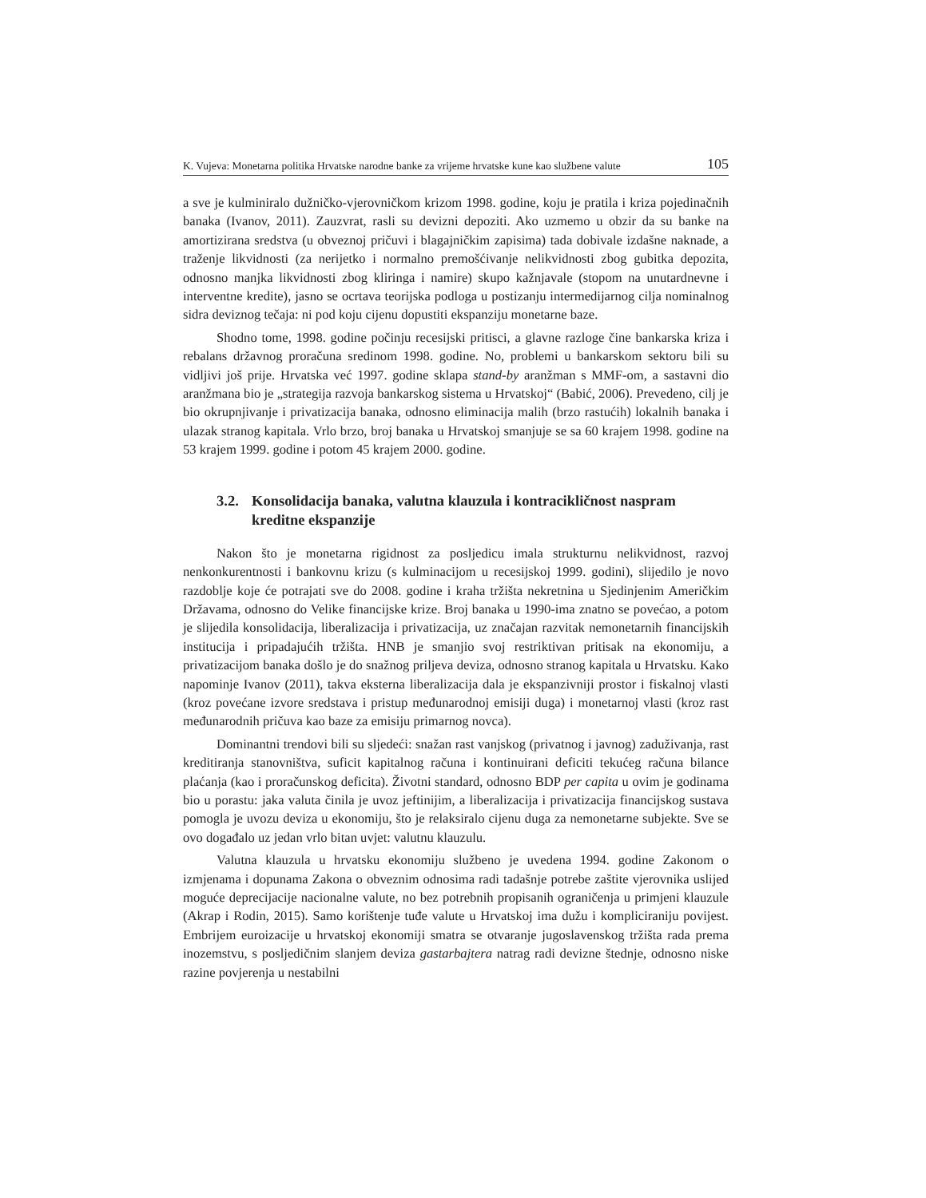K. Vujeva: Monetarna politika Hrvatske narodne banke za vrijeme hrvatske kune kao službene valute 105
a sve je kulminiralo dužničko-vjerovničkom krizom 1998. godine, koju je pratila i kriza pojedinačnih banaka (Ivanov, 2011). Zauzvrat, rasli su devizni depoziti. Ako uzmemo u obzir da su banke na amortizirana sredstva (u obveznoj pričuvi i blagajničkim zapisima) tada dobivale izdašne naknade, a traženje likvidnosti (za nerijetko i normalno premošćivanje nelikvidnosti zbog gubitka depozita, odnosno manjka likvidnosti zbog kliringa i namire) skupo kažnjavale (stopom na unutardnevne i interventne kredite), jasno se ocrtava teorijska podloga u postizanju intermedijarnog cilja nominalnog sidra deviznog tečaja: ni pod koju cijenu dopustiti ekspanziju monetarne baze.
Shodno tome, 1998. godine počinju recesijski pritisci, a glavne razloge čine bankarska kriza i rebalans državnog proračuna sredinom 1998. godine. No, problemi u bankarskom sektoru bili su vidljivi još prije. Hrvatska već 1997. godine sklapa stand-by aranžman s MMF-om, a sastavni dio aranžmana bio je „strategija razvoja bankarskog sistema u Hrvatskoj“ (Babić, 2006). Prevedeno, cilj je bio okrupnjivanje i privatizacija banaka, odnosno eliminacija malih (brzo rastućih) lokalnih banaka i ulazak stranog kapitala. Vrlo brzo, broj banaka u Hrvatskoj smanjuje se sa 60 krajem 1998. godine na 53 krajem 1999. godine i potom 45 krajem 2000. godine.
3.2. Konsolidacija banaka, valutna klauzula i kontracikličnost naspram kreditne ekspanzije
Nakon što je monetarna rigidnost za posljedicu imala strukturnu nelikvidnost, razvoj nenkonkurentnosti i bankovnu krizu (s kulminacijom u recesijskoj 1999. godini), slijedilo je novo razdoblje koje će potrajati sve do 2008. godine i kraha tržišta nekretnina u Sjedinjenim Američkim Državama, odnosno do Velike financijske krize. Broj banaka u 1990-ima znatno se povećao, a potom je slijedila konsolidacija, liberalizacija i privatizacija, uz značajan razvitak nemonetarnih financijskih institucija i pripadajućih tržišta. HNB je smanjio svoj restriktivan pritisak na ekonomiju, a privatizacijom banaka došlo je do snažnog priljeva deviza, odnosno stranog kapitala u Hrvatsku. Kako napominje Ivanov (2011), takva eksterna liberalizacija dala je ekspanzivniji prostor i fiskalnoj vlasti (kroz povećane izvore sredstava i pristup međunarodnoj emisiji duga) i monetarnoj vlasti (kroz rast međunarodnih pričuva kao baze za emisiju primarnog novca).
Dominantni trendovi bili su sljedeći: snažan rast vanjskog (privatnog i javnog) zaduživanja, rast kreditiranja stanovništva, suficit kapitalnog računa i kontinuirani deficiti tekućeg računa bilance plaćanja (kao i proračunskog deficita). Životni standard, odnosno BDP per capita u ovim je godinama bio u porastu: jaka valuta činila je uvoz jeftinijim, a liberalizacija i privatizacija financijskog sustava pomogla je uvozu deviza u ekonomiju, što je relaksiralo cijenu duga za nemonetarne subjekte. Sve se ovo događalo uz jedan vrlo bitan uvjet: valutnu klauzulu.
Valutna klauzula u hrvatsku ekonomiju službeno je uvedena 1994. godine Zakonom o izmjenama i dopunama Zakona o obveznim odnosima radi tadašnje potrebe zaštite vjerovnika uslijed moguće deprecijacije nacionalne valute, no bez potrebnih propisanih ograničenja u primjeni klauzule (Akrap i Rodin, 2015). Samo korištenje tuđe valute u Hrvatskoj ima dužu i kompliciraniju povijest. Embrijem euroizacije u hrvatskoj ekonomiji smatra se otvaranje jugoslavenskog tržišta rada prema inozemstvu, s posljedičnim slanjem deviza gastarbajtera natrag radi devizne štednje, odnosno niske razine povjerenja u nestabilni